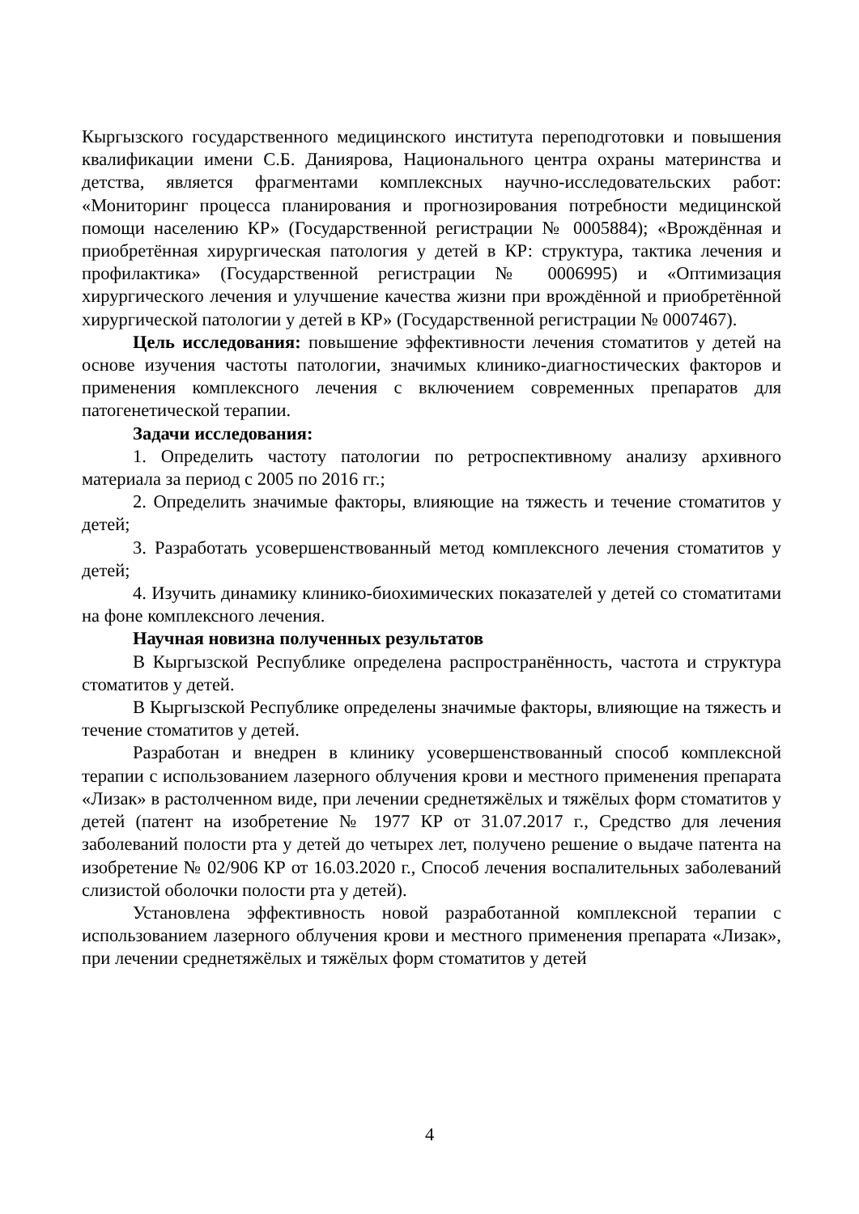Кыргызского государственного медицинского института переподготовки и повышения квалификации имени С.Б. Даниярова, Национального центра охраны материнства и детства, является фрагментами комплексных научно-исследовательских работ: «Мониторинг процесса планирования и прогнозирования потребности медицинской помощи населению КР» (Государственной регистрации № 0005884); «Врождённая и приобретённая хирургическая патология у детей в КР: структура, тактика лечения и профилактика» (Государственной регистрации № 0006995) и «Оптимизация хирургического лечения и улучшение качества жизни при врождённой и приобретённой хирургической патологии у детей в КР» (Государственной регистрации № 0007467).
Цель исследования: повышение эффективности лечения стоматитов у детей на основе изучения частоты патологии, значимых клинико-диагностических факторов и применения комплексного лечения с включением современных препаратов для патогенетической терапии.
Задачи исследования:
1. Определить частоту патологии по ретроспективному анализу архивного материала за период с 2005 по 2016 гг.;
2. Определить значимые факторы, влияющие на тяжесть и течение стоматитов у детей;
3. Разработать усовершенствованный метод комплексного лечения стоматитов у детей;
4. Изучить динамику клинико-биохимических показателей у детей со стоматитами на фоне комплексного лечения.
Научная новизна полученных результатов
В Кыргызской Республике определена распространённость, частота и структура стоматитов у детей.
В Кыргызской Республике определены значимые факторы, влияющие на тяжесть и течение стоматитов у детей.
Разработан и внедрен в клинику усовершенствованный способ комплексной терапии с использованием лазерного облучения крови и местного применения препарата «Лизак» в растолченном виде, при лечении среднетяжёлых и тяжёлых форм стоматитов у детей (патент на изобретение № 1977 КР от 31.07.2017 г., Средство для лечения заболеваний полости рта у детей до четырех лет, получено решение о выдаче патента на изобретение № 02/906 КР от 16.03.2020 г., Способ лечения воспалительных заболеваний слизистой оболочки полости рта у детей).
Установлена эффективность новой разработанной комплексной терапии с использованием лазерного облучения крови и местного применения препарата «Лизак», при лечении среднетяжёлых и тяжёлых форм стоматитов у детей
4